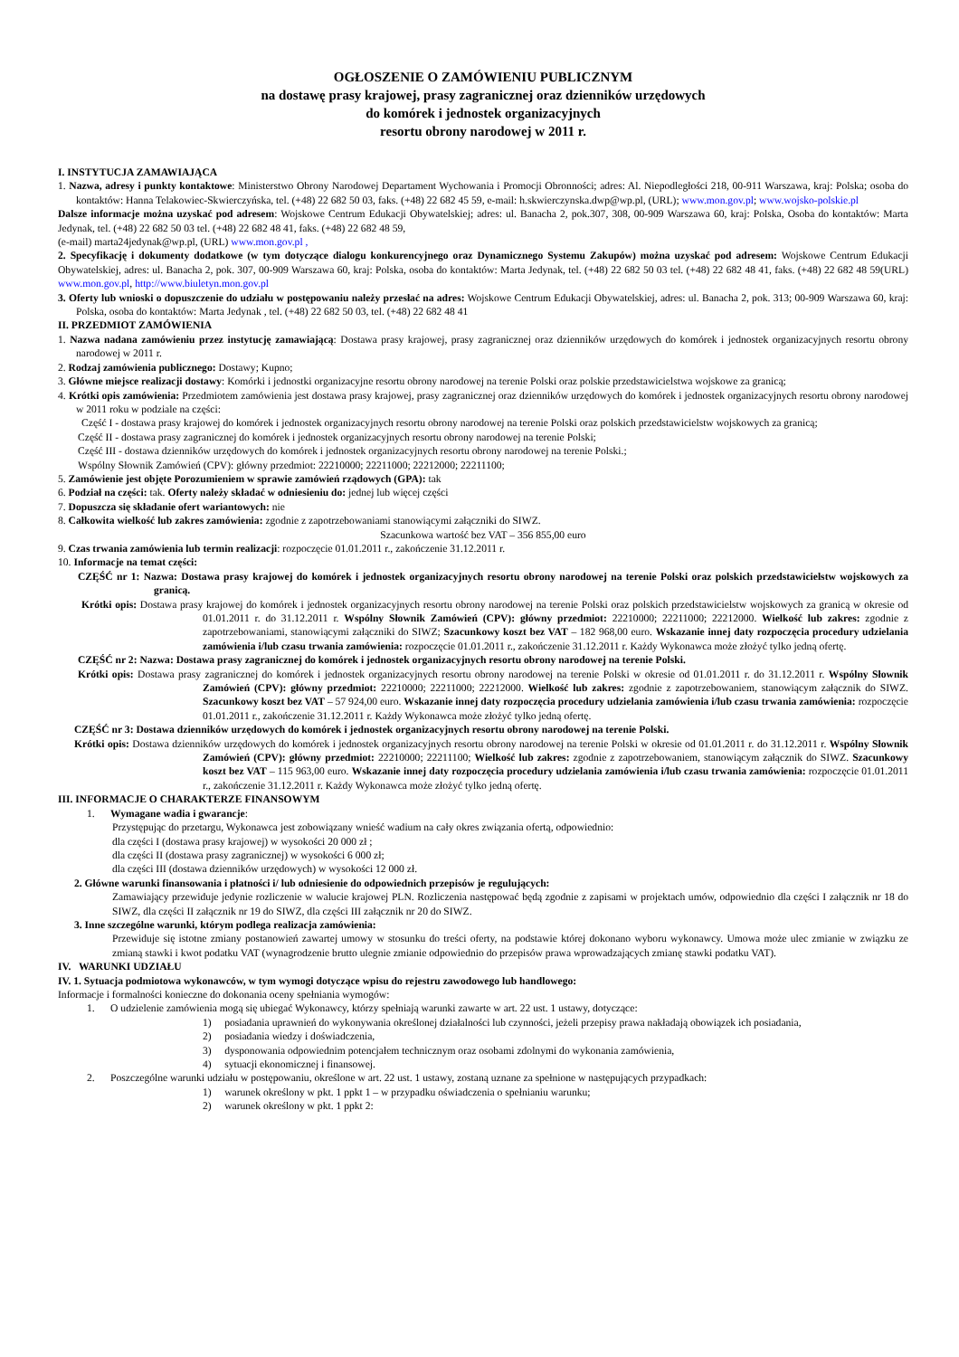OGŁOSZENIE O ZAMÓWIENIU PUBLICZNYM
na dostawę prasy krajowej, prasy zagranicznej oraz dzienników urzędowych
do komórek i jednostek organizacyjnych
resortu obrony narodowej w 2011 r.
I. INSTYTUCJA ZAMAWIAJĄCA
1. Nazwa, adresy i punkty kontaktowe: Ministerstwo Obrony Narodowej Departament Wychowania i Promocji Obronności; adres: Al. Niepodległości 218, 00-911 Warszawa, kraj: Polska; osoba do kontaktów: Hanna Telakowiec-Skwierczyńska, tel. (+48) 22 682 50 03, faks. (+48) 22 682 45 59, e-mail: h.skwierczynska.dwp@wp.pl, (URL); www.mon.gov.pl; www.wojsko-polskie.pl
Dalsze informacje można uzyskać pod adresem: Wojskowe Centrum Edukacji Obywatelskiej; adres: ul. Banacha 2, pok.307, 308, 00-909 Warszawa 60, kraj: Polska, Osoba do kontaktów: Marta Jedynak, tel. (+48) 22 682 50 03 tel. (+48) 22 682 48 41, faks. (+48) 22 682 48 59,
(e-mail) marta24jedynak@wp.pl, (URL) www.mon.gov.pl ,
2. Specyfikację i dokumenty dodatkowe (w tym dotyczące dialogu konkurencyjnego oraz Dynamicznego Systemu Zakupów) można uzyskać pod adresem: Wojskowe Centrum Edukacji Obywatelskiej, adres: ul. Banacha 2, pok. 307, 00-909 Warszawa 60, kraj: Polska, osoba do kontaktów: Marta Jedynak, tel. (+48) 22 682 50 03 tel. (+48) 22 682 48 41, faks. (+48) 22 682 48 59(URL) www.mon.gov.pl, http://www.biuletyn.mon.gov.pl
3. Oferty lub wnioski o dopuszczenie do udziału w postępowaniu należy przesłać na adres: Wojskowe Centrum Edukacji Obywatelskiej, adres: ul. Banacha 2, pok. 313; 00-909 Warszawa 60, kraj: Polska, osoba do kontaktów: Marta Jedynak , tel. (+48) 22 682 50 03, tel. (+48) 22 682 48 41
II. PRZEDMIOT ZAMÓWIENIA
1. Nazwa nadana zamówieniu przez instytucję zamawiającą: Dostawa prasy krajowej, prasy zagranicznej oraz dzienników urzędowych do komórek i jednostek organizacyjnych resortu obrony narodowej w 2011 r.
2. Rodzaj zamówienia publicznego: Dostawy; Kupno;
3. Główne miejsce realizacji dostawy: Komórki i jednostki organizacyjne resortu obrony narodowej na terenie Polski oraz polskie przedstawicielstwa wojskowe za granicą;
4. Krótki opis zamówienia: Przedmiotem zamówienia jest dostawa prasy krajowej, prasy zagranicznej oraz dzienników urzędowych do komórek i jednostek organizacyjnych resortu obrony narodowej w 2011 roku w podziale na części:
Część I - dostawa prasy krajowej do komórek i jednostek organizacyjnych resortu obrony narodowej na terenie Polski oraz polskich przedstawicielstw wojskowych za granicą;
Część II - dostawa prasy zagranicznej do komórek i jednostek organizacyjnych resortu obrony narodowej na terenie Polski;
Część III - dostawa dzienników urzędowych do komórek i jednostek organizacyjnych resortu obrony narodowej na terenie Polski.;
Wspólny Słownik Zamówień (CPV): główny przedmiot: 22210000; 22211000; 22212000; 22211100;
5. Zamówienie jest objęte Porozumieniem w sprawie zamówień rządowych (GPA): tak
6. Podział na części: tak. Oferty należy składać w odniesieniu do: jednej lub więcej części
7. Dopuszcza się składanie ofert wariantowych: nie
8. Całkowita wielkość lub zakres zamówienia: zgodnie z zapotrzebowaniami stanowiącymi załączniki do SIWZ.
Szacunkowa wartość bez VAT – 356 855,00 euro
9. Czas trwania zamówienia lub termin realizacji: rozpoczęcie 01.01.2011 r., zakończenie 31.12.2011 r.
10. Informacje na temat części:
CZĘŚĆ nr 1: Nazwa: Dostawa prasy krajowej do komórek i jednostek organizacyjnych resortu obrony narodowej na terenie Polski oraz polskich przedstawicielstw wojskowych za granicą.
Krótki opis: Dostawa prasy krajowej do komórek i jednostek organizacyjnych resortu obrony narodowej na terenie Polski oraz polskich przedstawicielstw wojskowych za granicą w okresie od 01.01.2011 r. do 31.12.2011 r. Wspólny Słownik Zamówień (CPV): główny przedmiot: 22210000; 22211000; 22212000. Wielkość lub zakres: zgodnie z zapotrzebowaniami, stanowiącymi załączniki do SIWZ; Szacunkowy koszt bez VAT – 182 968,00 euro. Wskazanie innej daty rozpoczęcia procedury udzielania zamówienia i/lub czasu trwania zamówienia: rozpoczęcie 01.01.2011 r., zakończenie 31.12.2011 r. Każdy Wykonawca może złożyć tylko jedną ofertę.
CZĘŚĆ nr 2: Nazwa: Dostawa prasy zagranicznej do komórek i jednostek organizacyjnych resortu obrony narodowej na terenie Polski.
Krótki opis: Dostawa prasy zagranicznej do komórek i jednostek organizacyjnych resortu obrony narodowej na terenie Polski w okresie od 01.01.2011 r. do 31.12.2011 r. Wspólny Słownik Zamówień (CPV): główny przedmiot: 22210000; 22211000; 22212000. Wielkość lub zakres: zgodnie z zapotrzebowaniem, stanowiącym załącznik do SIWZ. Szacunkowy koszt bez VAT – 57 924,00 euro. Wskazanie innej daty rozpoczęcia procedury udzielania zamówienia i/lub czasu trwania zamówienia: rozpoczęcie 01.01.2011 r., zakończenie 31.12.2011 r. Każdy Wykonawca może złożyć tylko jedną ofertę.
CZĘŚĆ nr 3: Dostawa dzienników urzędowych do komórek i jednostek organizacyjnych resortu obrony narodowej na terenie Polski.
Krótki opis: Dostawa dzienników urzędowych do komórek i jednostek organizacyjnych resortu obrony narodowej na terenie Polski w okresie od 01.01.2011 r. do 31.12.2011 r. Wspólny Słownik Zamówień (CPV): główny przedmiot: 22210000; 22211100; Wielkość lub zakres: zgodnie z zapotrzebowaniem, stanowiącym załącznik do SIWZ. Szacunkowy koszt bez VAT – 115 963,00 euro. Wskazanie innej daty rozpoczęcia procedury udzielania zamówienia i/lub czasu trwania zamówienia: rozpoczęcie 01.01.2011 r., zakończenie 31.12.2011 r. Każdy Wykonawca może złożyć tylko jedną ofertę.
III. INFORMACJE O CHARAKTERZE FINANSOWYM
1. Wymagane wadia i gwarancje:
Przystępując do przetargu, Wykonawca jest zobowiązany wnieść wadium na cały okres związania ofertą, odpowiednio:
dla części I (dostawa prasy krajowej) w wysokości 20 000 zł ;
dla części II (dostawa prasy zagranicznej) w wysokości 6 000 zł;
dla części III (dostawa dzienników urzędowych) w wysokości 12 000 zł.
2. Główne warunki finansowania i płatności i/ lub odniesienie do odpowiednich przepisów je regulujących:
Zamawiający przewiduje jedynie rozliczenie w walucie krajowej PLN. Rozliczenia następować będą zgodnie z zapisami w projektach umów, odpowiednio dla części I załącznik nr 18 do SIWZ, dla części II załącznik nr 19 do SIWZ, dla części III załącznik nr 20 do SIWZ.
3. Inne szczególne warunki, którym podlega realizacja zamówienia:
Przewiduje się istotne zmiany postanowień zawartej umowy w stosunku do treści oferty, na podstawie której dokonano wyboru wykonawcy. Umowa może ulec zmianie w związku ze zmianą stawki i kwot podatku VAT (wynagrodzenie brutto ulegnie zmianie odpowiednio do przepisów prawa wprowadzających zmianę stawki podatku VAT).
IV. WARUNKI UDZIAŁU
IV. 1. Sytuacja podmiotowa wykonawców, w tym wymogi dotyczące wpisu do rejestru zawodowego lub handlowego:
Informacje i formalności konieczne do dokonania oceny spełniania wymogów:
1. O udzielenie zamówienia mogą się ubiegać Wykonawcy, którzy spełniają warunki zawarte w art. 22 ust. 1 ustawy, dotyczące:
1) posiadania uprawnień do wykonywania określonej działalności lub czynności, jeżeli przepisy prawa nakładają obowiązek ich posiadania,
2) posiadania wiedzy i doświadczenia,
3) dysponowania odpowiednim potencjałem technicznym oraz osobami zdolnymi do wykonania zamówienia,
4) sytuacji ekonomicznej i finansowej.
2. Poszczególne warunki udziału w postępowaniu, określone w art. 22 ust. 1 ustawy, zostaną uznane za spełnione w następujących przypadkach:
1) warunek określony w pkt. 1 ppkt 1 – w przypadku oświadczenia o spełnianiu warunku;
2) warunek określony w pkt. 1 ppkt 2: